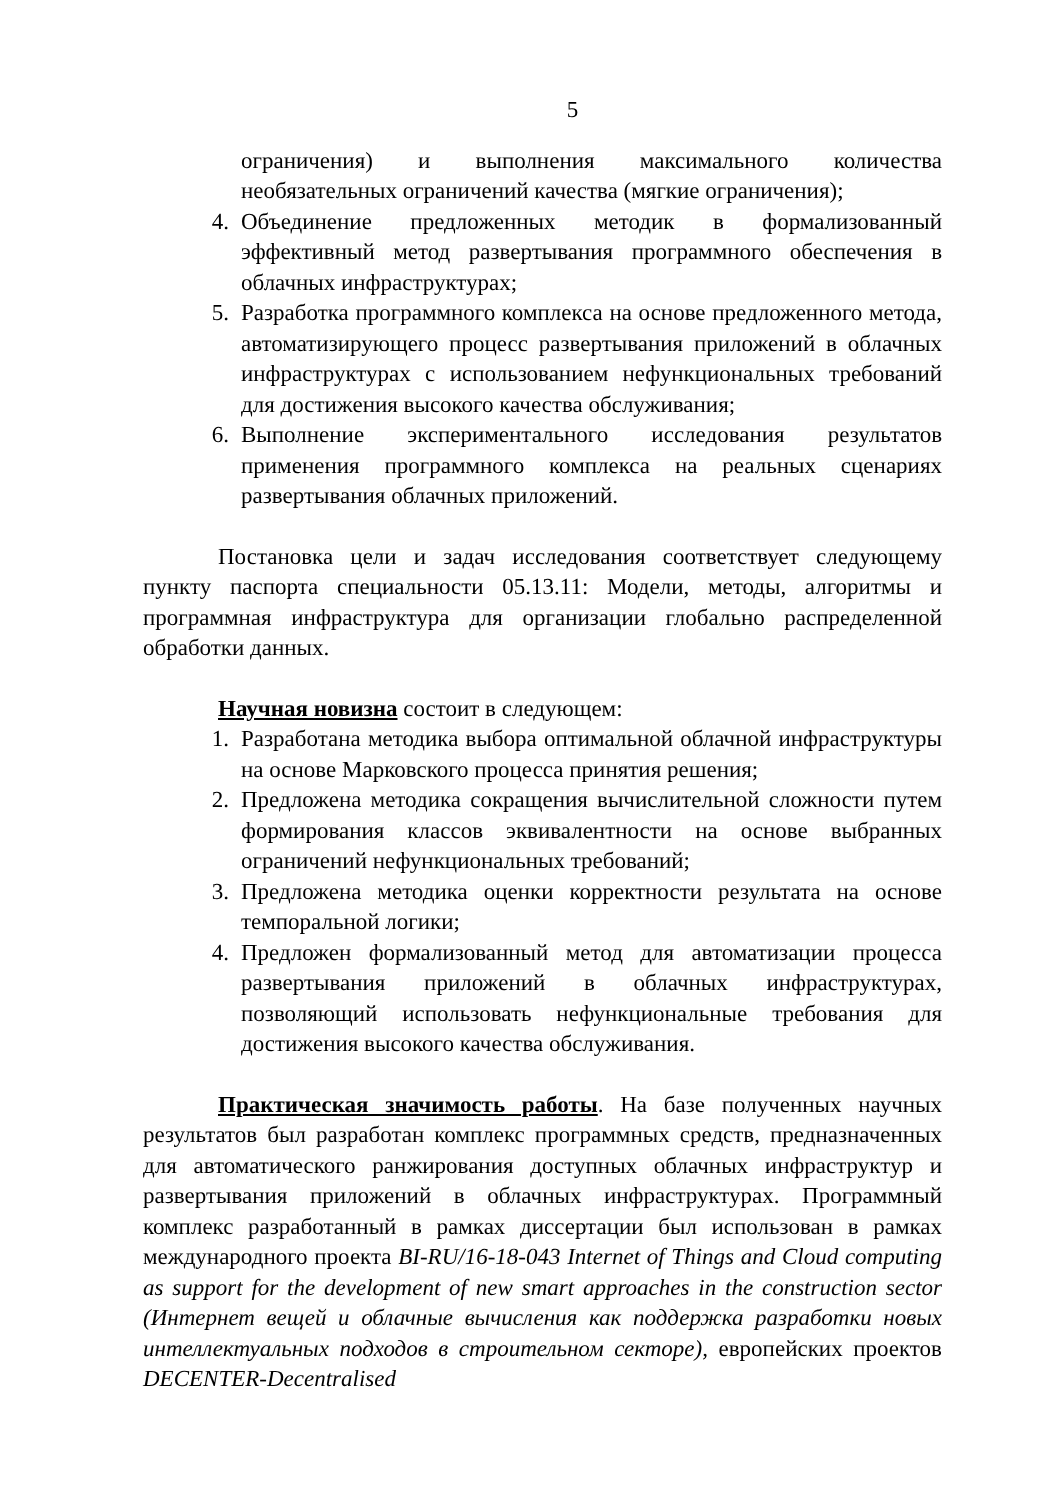5
ограничения) и выполнения максимального количества необязательных ограничений качества (мягкие ограничения);
4. Объединение предложенных методик в формализованный эффективный метод развертывания программного обеспечения в облачных инфраструктурах;
5. Разработка программного комплекса на основе предложенного метода, автоматизирующего процесс развертывания приложений в облачных инфраструктурах с использованием нефункциональных требований для достижения высокого качества обслуживания;
6. Выполнение экспериментального исследования результатов применения программного комплекса на реальных сценариях развертывания облачных приложений.
Постановка цели и задач исследования соответствует следующему пункту паспорта специальности 05.13.11: Модели, методы, алгоритмы и программная инфраструктура для организации глобально распределенной обработки данных.
Научная новизна состоит в следующем:
1. Разработана методика выбора оптимальной облачной инфраструктуры на основе Марковского процесса принятия решения;
2. Предложена методика сокращения вычислительной сложности путем формирования классов эквивалентности на основе выбранных ограничений нефункциональных требований;
3. Предложена методика оценки корректности результата на основе темпоральной логики;
4. Предложен формализованный метод для автоматизации процесса развертывания приложений в облачных инфраструктурах, позволяющий использовать нефункциональные требования для достижения высокого качества обслуживания.
Практическая значимость работы. На базе полученных научных результатов был разработан комплекс программных средств, предназначенных для автоматического ранжирования доступных облачных инфраструктур и развертывания приложений в облачных инфраструктурах. Программный комплекс разработанный в рамках диссертации был использован в рамках международного проекта BI-RU/16-18-043 Internet of Things and Cloud computing as support for the development of new smart approaches in the construction sector (Интернет вещей и облачные вычисления как поддержка разработки новых интеллектуальных подходов в строительном секторе), европейских проектов DECENTER-Decentralised